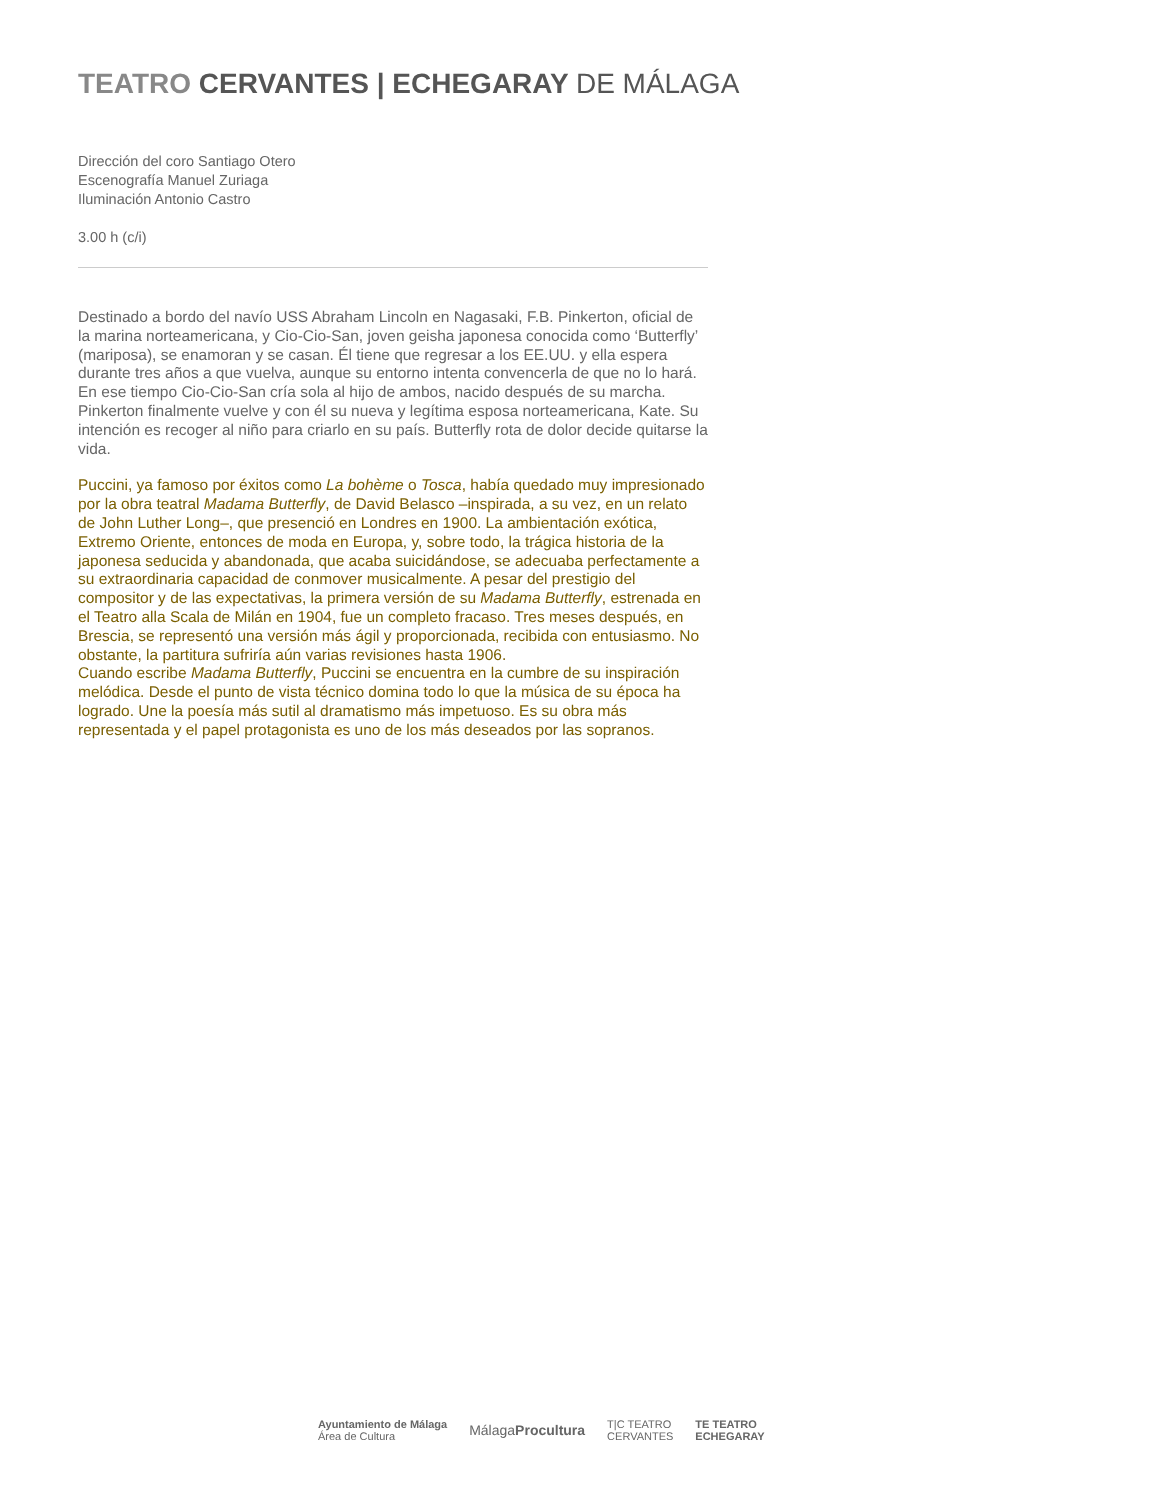TEATRO CERVANTES | ECHEGARAY DE MÁLAGA
Dirección del coro Santiago Otero
Escenografía Manuel Zuriaga
Iluminación Antonio Castro
3.00 h (c/i)
Destinado a bordo del navío USS Abraham Lincoln en Nagasaki, F.B. Pinkerton, oficial de la marina norteamericana, y Cio-Cio-San, joven geisha japonesa conocida como ‘Butterfly’ (mariposa), se enamoran y se casan. Él tiene que regresar a los EE.UU. y ella espera durante tres años a que vuelva, aunque su entorno intenta convencerla de que no lo hará. En ese tiempo Cio-Cio-San cría sola al hijo de ambos, nacido después de su marcha. Pinkerton finalmente vuelve y con él su nueva y legítima esposa norteamericana, Kate. Su intención es recoger al niño para criarlo en su país. Butterfly rota de dolor decide quitarse la vida.
Puccini, ya famoso por éxitos como La bohème o Tosca, había quedado muy impresionado por la obra teatral Madama Butterfly, de David Belasco –inspirada, a su vez, en un relato de John Luther Long–, que presenció en Londres en 1900. La ambientación exótica, Extremo Oriente, entonces de moda en Europa, y, sobre todo, la trágica historia de la japonesa seducida y abandonada, que acaba suicidándose, se adecuaba perfectamente a su extraordinaria capacidad de conmover musicalmente. A pesar del prestigio del compositor y de las expectativas, la primera versión de su Madama Butterfly, estrenada en el Teatro alla Scala de Milán en 1904, fue un completo fracaso. Tres meses después, en Brescia, se representó una versión más ágil y proporcionada, recibida con entusiasmo. No obstante, la partitura sufriría aún varias revisiones hasta 1906.
Cuando escribe Madama Butterfly, Puccini se encuentra en la cumbre de su inspiración melódica. Desde el punto de vista técnico domina todo lo que la música de su época ha logrado. Une la poesía más sutil al dramatismo más impetuoso. Es su obra más representada y el papel protagonista es uno de los más deseados por las sopranos.
Ayuntamiento de Málaga
Área de Cultura
MálagaProcultura
T|C TEATRO
CERVANTES
TE TEATRO
ECHEGARAY